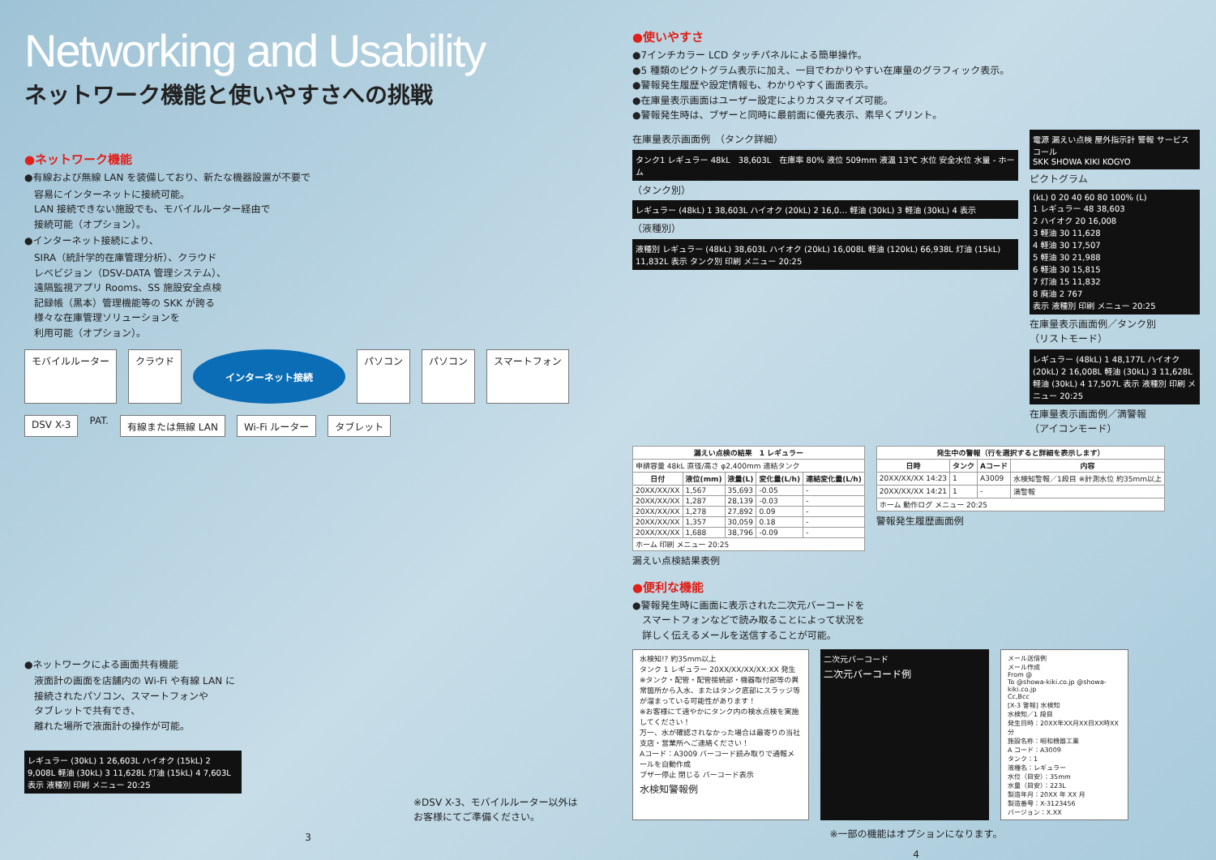Networking and Usability
ネットワーク機能と使いやすさへの挑戦
●ネットワーク機能
●有線および無線 LAN を装備しており、新たな機器設置が不要で
容易にインターネットに接続可能。
LAN 接続できない施設でも、モバイルルーター経由で
接続可能（オプション）。
●インターネット接続により、
SIRA（統計学的在庫管理分析）、クラウド
レベビジョン（DSV-DATA 管理システム）、
遠隔監視アプリ Rooms、SS 施設安全点検
記録帳（黒本）管理機能等の SKK が誇る
様々な在庫管理ソリューションを
利用可能（オプション）。
モバイルルーター クラウド インターネット接続 パソコン パソコン スマートフォン DSV X-3 PAT. 有線または無線 LAN Wi-Fi ルーター タブレット
●ネットワークによる画面共有機能
液面計の画面を店舗内の Wi-Fi や有線 LAN に
接続されたパソコン、スマートフォンや
タブレットで共有でき、
離れた場所で液面計の操作が可能。
レギュラー (30kL) 1 26,603L ハイオク (15kL) 2 9,008L 軽油 (30kL) 3 11,628L 灯油 (15kL) 4 7,603L 表示 液種別 印刷 メニュー 20:25
※DSV X-3、モバイルルーター以外は
お客様にてご準備ください。
3
●使いやすさ
●7インチカラー LCD タッチパネルによる簡単操作。
●5 種類のピクトグラム表示に加え、一目でわかりやすい在庫量のグラフィック表示。
●警報発生履歴や設定情報も、わかりやすく画面表示。
●在庫量表示画面はユーザー設定によりカスタマイズ可能。
●警報発生時は、ブザーと同時に最前面に優先表示、素早くプリント。
在庫量表示画面例　（タンク詳細）
タンク1 レギュラー 48kL　38,603L　在庫率 80% 液位 509mm 液温 13℃ 水位 安全水位 水量 - ホーム
（タンク別）
レギュラー (48kL) 1 38,603L ハイオク (20kL) 2 16,0… 軽油 (30kL) 3 軽油 (30kL) 4 表示
（液種別）
液種別 レギュラー (48kL) 38,603L ハイオク (20kL) 16,008L 軽油 (120kL) 66,938L 灯油 (15kL) 11,832L 表示 タンク別 印刷 メニュー 20:25
電源 漏えい点検 屋外指示計 警報 サービスコール
SKK SHOWA KIKI KOGYO
ピクトグラム
(kL) 0 20 40 60 80 100% (L)
1 レギュラー 48 38,603
2 ハイオク 20 16,008
3 軽油 30 11,628
4 軽油 30 17,507
5 軽油 30 21,988
6 軽油 30 15,815
7 灯油 15 11,832
8 廃油 2 767
表示 液種別 印刷 メニュー 20:25
在庫量表示画面例／タンク別
（リストモード）
レギュラー (48kL) 1 48,177L ハイオク (20kL) 2 16,008L 軽油 (30kL) 3 11,628L 軽油 (30kL) 4 17,507L 表示 液種別 印刷 メニュー 20:25
在庫量表示画面例／満警報
（アイコンモード）
| 漏えい点検の結果 1 レギュラー | | | | |
| --- | --- | --- | --- | --- |
| 申請容量 48kL 直径/高さ φ2,400mm 連結タンク | | | | |
| 日付 | 液位(mm) | 液量(L) | 変化量(L/h) | 連結変化量(L/h) |
| 20XX/XX/XX | 1,567 | 35,693 | -0.05 | - |
| 20XX/XX/XX | 1,287 | 28,139 | -0.03 | - |
| 20XX/XX/XX | 1,278 | 27,892 | 0.09 | - |
| 20XX/XX/XX | 1,357 | 30,059 | 0.18 | - |
| 20XX/XX/XX | 1,688 | 38,796 | -0.09 | - |
| ホーム 印刷 メニュー 20:25 | | | | |
漏えい点検結果表例
| 発生中の警報（行を選択すると詳細を表示します） | | | |
| --- | --- | --- | --- |
| 日時 | タンク | Aコード | 内容 |
| 20XX/XX/XX 14:23 | 1 | A3009 | 水検知警報／1段目 ※計測水位 約35mm以上 |
| 20XX/XX/XX 14:21 | 1 | - | 満警報 |
| ホーム 動作ログ メニュー 20:25 | | | |
警報発生履歴画面例
●便利な機能
●警報発生時に画面に表示された二次元バーコードを
　スマートフォンなどで読み取ることによって状況を
　詳しく伝えるメールを送信することが可能。
水検知!? 約35mm以上
タンク 1 レギュラー 20XX/XX/XX/XX:XX 発生
※タンク・配管・配管接続部・機器取付部等の異常箇所から入水、またはタンク底部にスラッジ等が溜まっている可能性があります！
※お客様にて速やかにタンク内の検水点検を実施してください！
万一、水が確認されなかった場合は最寄りの当社支店・営業所へご連絡ください！
Aコード：A3009 バーコード読み取りで通報メールを自動作成
ブザー停止 閉じる バーコード表示
水検知警報例
二次元バーコード
二次元バーコード例
メール送信例
メール作成
From @
To @showa-kiki.co.jp @showa-kiki.co.jp
Cc,Bcc
[X-3 警報] 水検知
水検知／1 段目
発生日時：20XX年XX月XX日XX時XX分
施設名称：昭和機器工業
A コード：A3009
タンク：1
液種名：レギュラー
水位（目安）：35mm
水量（目安）：223L
製造年月：20XX 年 XX 月
製造番号：X-3123456
バージョン：X.XX
※一部の機能はオプションになります。
4